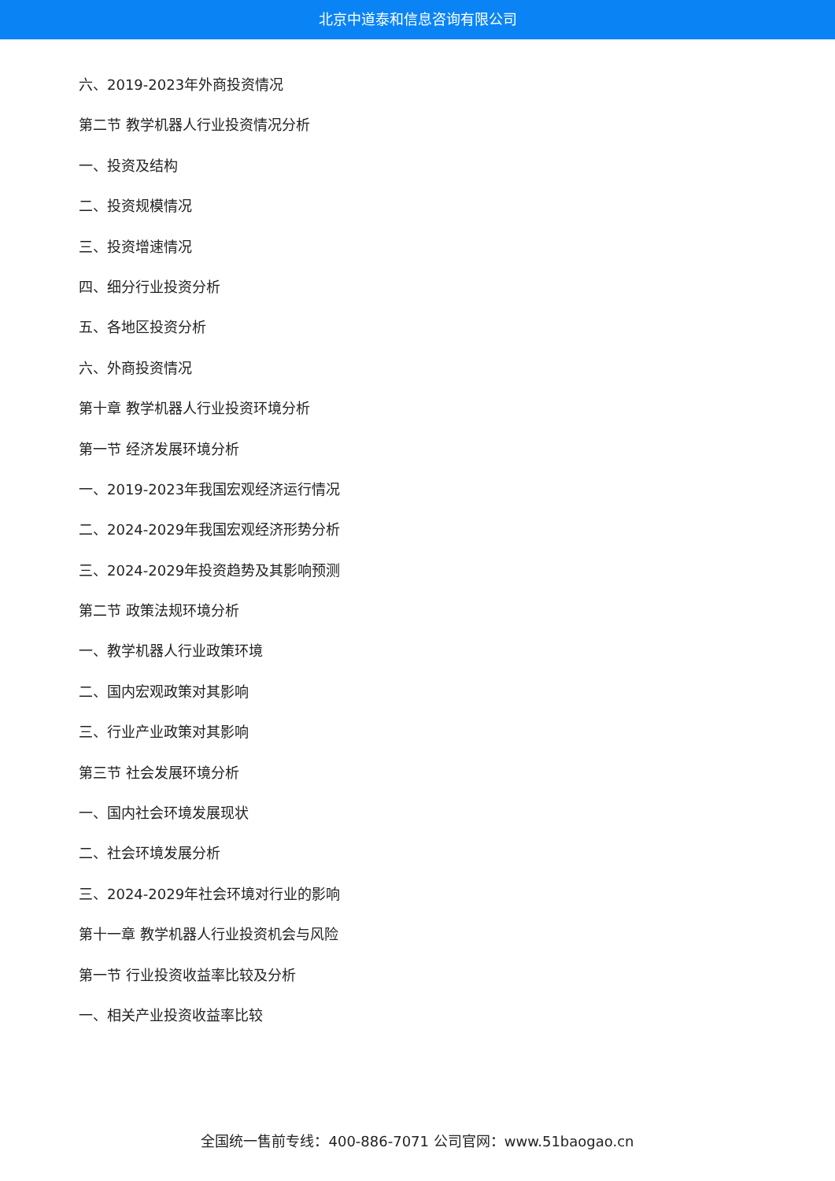北京中道泰和信息咨询有限公司
六、2019-2023年外商投资情况
第二节 教学机器人行业投资情况分析
一、投资及结构
二、投资规模情况
三、投资增速情况
四、细分行业投资分析
五、各地区投资分析
六、外商投资情况
第十章 教学机器人行业投资环境分析
第一节 经济发展环境分析
一、2019-2023年我国宏观经济运行情况
二、2024-2029年我国宏观经济形势分析
三、2024-2029年投资趋势及其影响预测
第二节 政策法规环境分析
一、教学机器人行业政策环境
二、国内宏观政策对其影响
三、行业产业政策对其影响
第三节 社会发展环境分析
一、国内社会环境发展现状
二、社会环境发展分析
三、2024-2029年社会环境对行业的影响
第十一章 教学机器人行业投资机会与风险
第一节 行业投资收益率比较及分析
一、相关产业投资收益率比较
全国统一售前专线：400-886-7071 公司官网：www.51baogao.cn